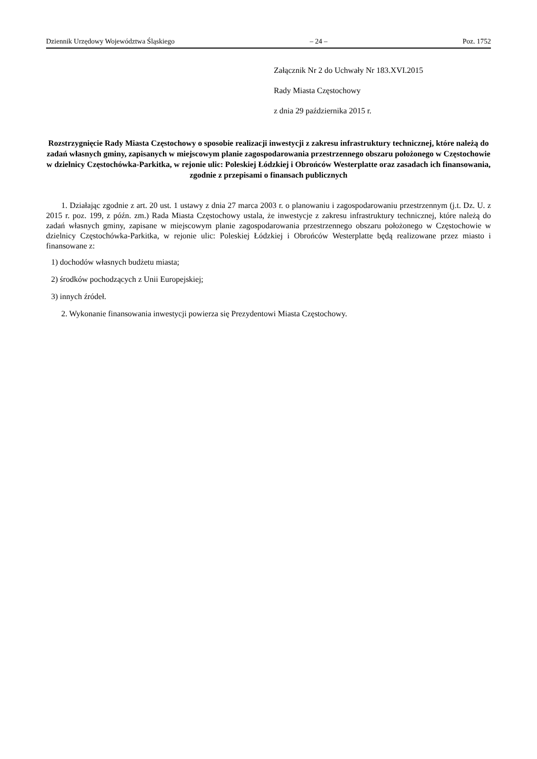Dziennik Urzędowy Województwa Śląskiego – 24 – Poz. 1752
Załącznik Nr 2 do Uchwały Nr 183.XVI.2015
Rady Miasta Częstochowy
z dnia 29 października 2015 r.
Rozstrzygnięcie Rady Miasta Częstochowy o sposobie realizacji inwestycji z zakresu infrastruktury technicznej, które należą do zadań własnych gminy, zapisanych w miejscowym planie zagospodarowania przestrzennego obszaru położonego w Częstochowie w dzielnicy Częstochówka-Parkitka, w rejonie ulic: Poleskiej Łódzkiej i Obrońców Westerplatte oraz zasadach ich finansowania, zgodnie z przepisami o finansach publicznych
1. Działając zgodnie z art. 20 ust. 1 ustawy z dnia 27 marca 2003 r. o planowaniu i zagospodarowaniu przestrzennym (j.t. Dz. U. z 2015 r. poz. 199, z późn. zm.) Rada Miasta Częstochowy ustala, że inwestycje z zakresu infrastruktury technicznej, które należą do zadań własnych gminy, zapisane w miejscowym planie zagospodarowania przestrzennego obszaru położonego w Częstochowie w dzielnicy Częstochówka-Parkitka, w rejonie ulic: Poleskiej Łódzkiej i Obrońców Westerplatte będą realizowane przez miasto i finansowane z:
1) dochodów własnych budżetu miasta;
2) środków pochodzących z Unii Europejskiej;
3) innych źródeł.
2. Wykonanie finansowania inwestycji powierza się Prezydentowi Miasta Częstochowy.